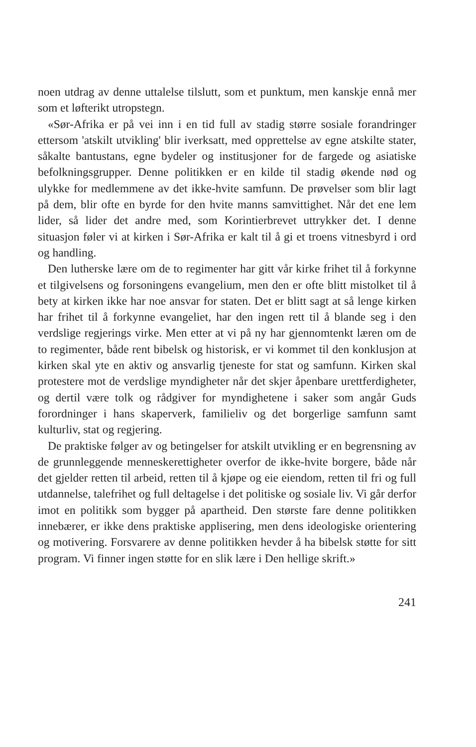noen utdrag av denne uttalelse tilslutt, som et punktum, men kanskje ennå mer som et løfterikt utropstegn.
«Sør-Afrika er på vei inn i en tid full av stadig større sosiale forandringer ettersom 'atskilt utvikling' blir iverksatt, med opprettelse av egne atskilte stater, såkalte bantustans, egne bydeler og institusjoner for de fargede og asiatiske befolkningsgrupper. Denne politikken er en kilde til stadig økende nød og ulykke for medlemmene av det ikke-hvite samfunn. De prøvelser som blir lagt på dem, blir ofte en byrde for den hvite manns samvittighet. Når det ene lem lider, så lider det andre med, som Korintierbrevet uttrykker det. I denne situasjon føler vi at kirken i Sør-Afrika er kalt til å gi et troens vitnesbyrd i ord og handling.
Den lutherske lære om de to regimenter har gitt vår kirke frihet til å forkynne et tilgivelsens og forsoningens evangelium, men den er ofte blitt mistolket til å bety at kirken ikke har noe ansvar for staten. Det er blitt sagt at så lenge kirken har frihet til å forkynne evangeliet, har den ingen rett til å blande seg i den verdslige regjerings virke. Men etter at vi på ny har gjennomtenkt læren om de to regimenter, både rent bibelsk og historisk, er vi kommet til den konklusjon at kirken skal yte en aktiv og ansvarlig tjeneste for stat og samfunn. Kirken skal protestere mot de verdslige myndigheter når det skjer åpenbare urettferdigheter, og dertil være tolk og rådgiver for myndighetene i saker som angår Guds forordninger i hans skaperverk, familieliv og det borgerlige samfunn samt kulturliv, stat og regjering.
De praktiske følger av og betingelser for atskilt utvikling er en begrensning av de grunnleggende menneskerettigheter overfor de ikke-hvite borgere, både når det gjelder retten til arbeid, retten til å kjøpe og eie eiendom, retten til fri og full utdannelse, talefrihet og full deltagelse i det politiske og sosiale liv. Vi går derfor imot en politikk som bygger på apartheid. Den største fare denne politikken innebærer, er ikke dens praktiske applisering, men dens ideologiske orientering og motivering. Forsvarere av denne politikken hevder å ha bibelsk støtte for sitt program. Vi finner ingen støtte for en slik lære i Den hellige skrift.»
241